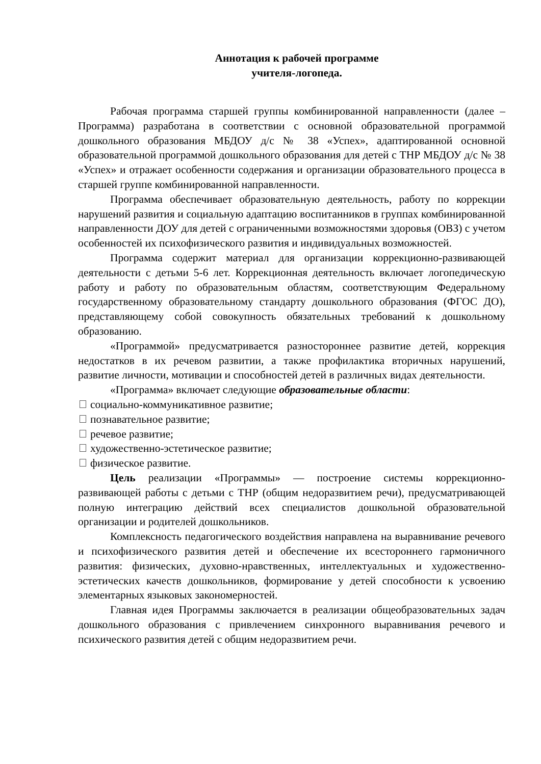Аннотация к рабочей программе
учителя-логопеда.
Рабочая программа старшей группы комбинированной направленности (далее – Программа) разработана в соответствии с основной образовательной программой дошкольного образования МБДОУ д/с № 38 «Успех», адаптированной основной образовательной программой дошкольного образования для детей с ТНР МБДОУ д/с № 38 «Успех» и отражает особенности содержания и организации образовательного процесса в старшей группе комбинированной направленности.
Программа обеспечивает образовательную деятельность, работу по коррекции нарушений развития и социальную адаптацию воспитанников в группах комбинированной направленности ДОУ для детей с ограниченными возможностями здоровья (ОВЗ) с учетом особенностей их психофизического развития и индивидуальных возможностей.
Программа содержит материал для организации коррекционно-развивающей деятельности с детьми 5-6 лет. Коррекционная деятельность включает логопедическую работу и работу по образовательным областям, соответствующим Федеральному государственному образовательному стандарту дошкольного образования (ФГОС ДО), представляющему собой совокупность обязательных требований к дошкольному образованию.
«Программой» предусматривается разностороннее развитие детей, коррекция недостатков в их речевом развитии, а также профилактика вторичных нарушений, развитие личности, мотивации и способностей детей в различных видах деятельности.
«Программа» включает следующие образовательные области:
социально-коммуникативное развитие;
познавательное развитие;
речевое развитие;
художественно-эстетическое развитие;
физическое развитие.
Цель реализации «Программы» — построение системы коррекционно-развивающей работы с детьми с ТНР (общим недоразвитием речи), предусматривающей полную интеграцию действий всех специалистов дошкольной образовательной организации и родителей дошкольников.
Комплексность педагогического воздействия направлена на выравнивание речевого и психофизического развития детей и обеспечение их всестороннего гармоничного развития: физических, духовно-нравственных, интеллектуальных и художественно-эстетических качеств дошкольников, формирование у детей способности к усвоению элементарных языковых закономерностей.
Главная идея Программы заключается в реализации общеобразовательных задач дошкольного образования с привлечением синхронного выравнивания речевого и психического развития детей с общим недоразвитием речи.